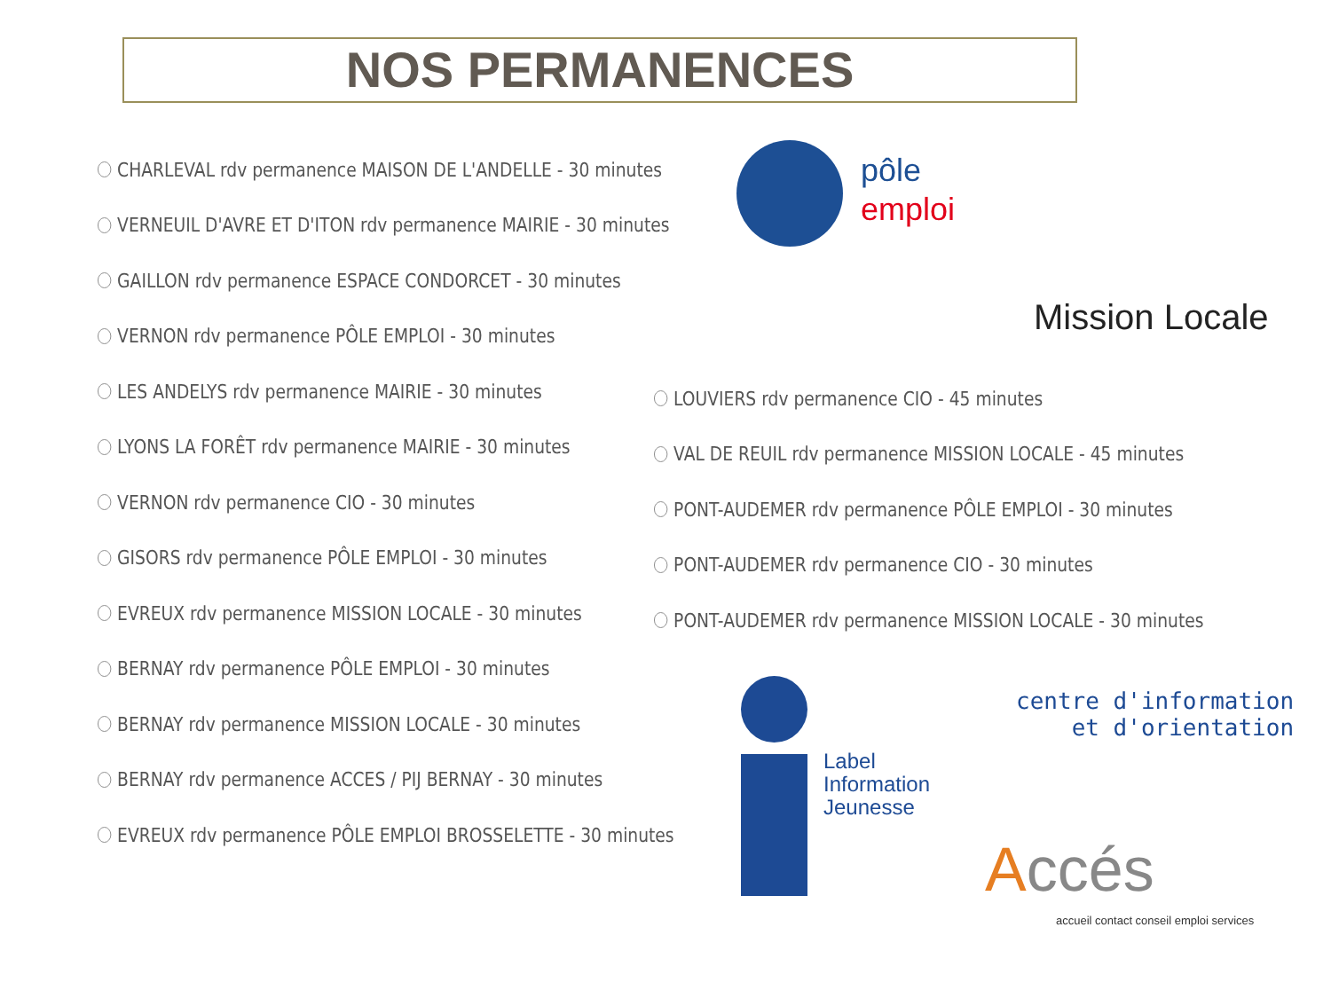NOS PERMANENCES
CHARLEVAL rdv permanence MAISON DE L'ANDELLE - 30 minutes
VERNEUIL D'AVRE ET D'ITON rdv permanence MAIRIE - 30 minutes
GAILLON rdv permanence ESPACE CONDORCET - 30 minutes
VERNON rdv permanence PÔLE EMPLOI - 30 minutes
LES ANDELYS rdv permanence MAIRIE - 30 minutes
LYONS LA FORÊT rdv permanence MAIRIE - 30 minutes
VERNON rdv permanence CIO - 30 minutes
GISORS rdv permanence PÔLE EMPLOI - 30 minutes
EVREUX rdv permanence MISSION LOCALE - 30 minutes
BERNAY rdv permanence PÔLE EMPLOI - 30 minutes
BERNAY rdv permanence MISSION LOCALE - 30 minutes
BERNAY rdv permanence ACCES / PIJ BERNAY - 30 minutes
EVREUX rdv permanence PÔLE EMPLOI BROSSELETTE - 30 minutes
LOUVIERS rdv permanence CIO - 45 minutes
VAL DE REUIL rdv permanence MISSION LOCALE - 45 minutes
PONT-AUDEMER rdv permanence PÔLE EMPLOI - 30 minutes
PONT-AUDEMER rdv permanence CIO - 30 minutes
PONT-AUDEMER rdv permanence MISSION LOCALE - 30 minutes
pôle
emploi
Mission Locale
Label
Information
Jeunesse
centre d'information
et d'orientation
Accés
accueil contact conseil emploi services